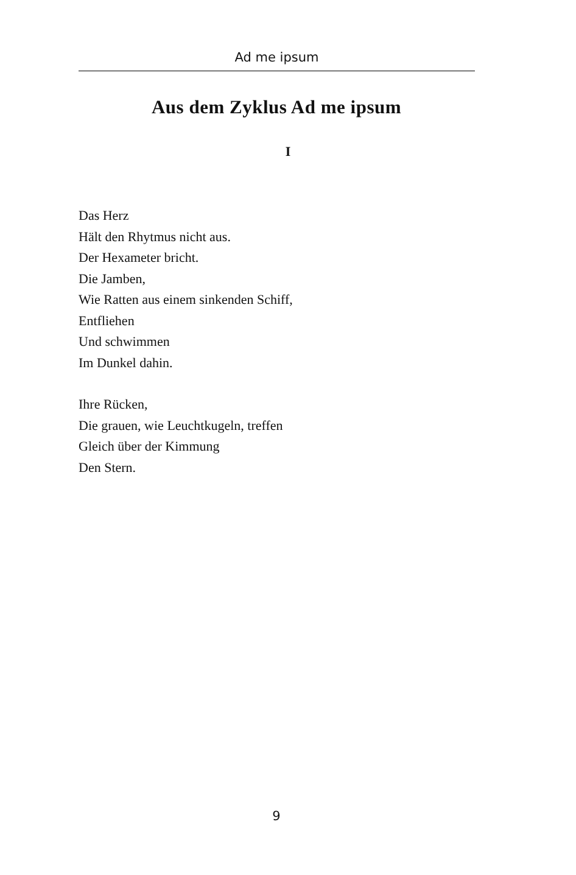Ad me ipsum
Aus dem Zyklus Ad me ipsum
I
Das Herz
Hält den Rhytmus nicht aus.
Der Hexameter bricht.
Die Jamben,
Wie Ratten aus einem sinkenden Schiff,
Entfliehen
Und schwimmen
Im Dunkel dahin.
Ihre Rücken,
Die grauen, wie Leuchtkugeln, treffen
Gleich über der Kimmung
Den Stern.
9